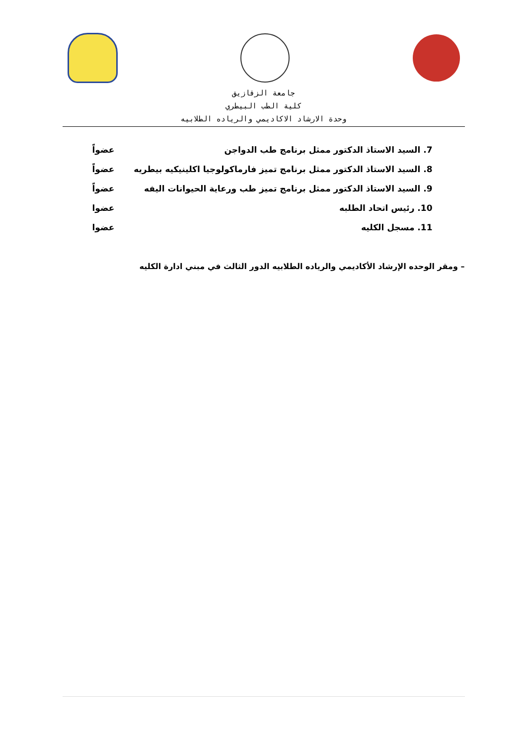جامعة الزقازيق
كلية الطب البيطري
وحدة الارشاد الاكاديمي والرياده الطلابيه
7. السيد الاستاذ الدكتور ممثل برنامج طب الدواجن عضواً
8. السيد الاستاذ الدكتور ممثل برنامج تميز فارماكولوجيا اكلينيكيه بيطريه عضواً
9. السيد الاستاذ الدكتور ممثل برنامج تميز طب ورعاية الحيوانات اليفه عضواً
10. رئيس اتحاد الطلبه عضوا
11. مسجل الكليه عضوا
– ومقر الوحده الإرشاد الأكاديمي والرياده الطلابيه الدور الثالث في مبني ادارة الكليه